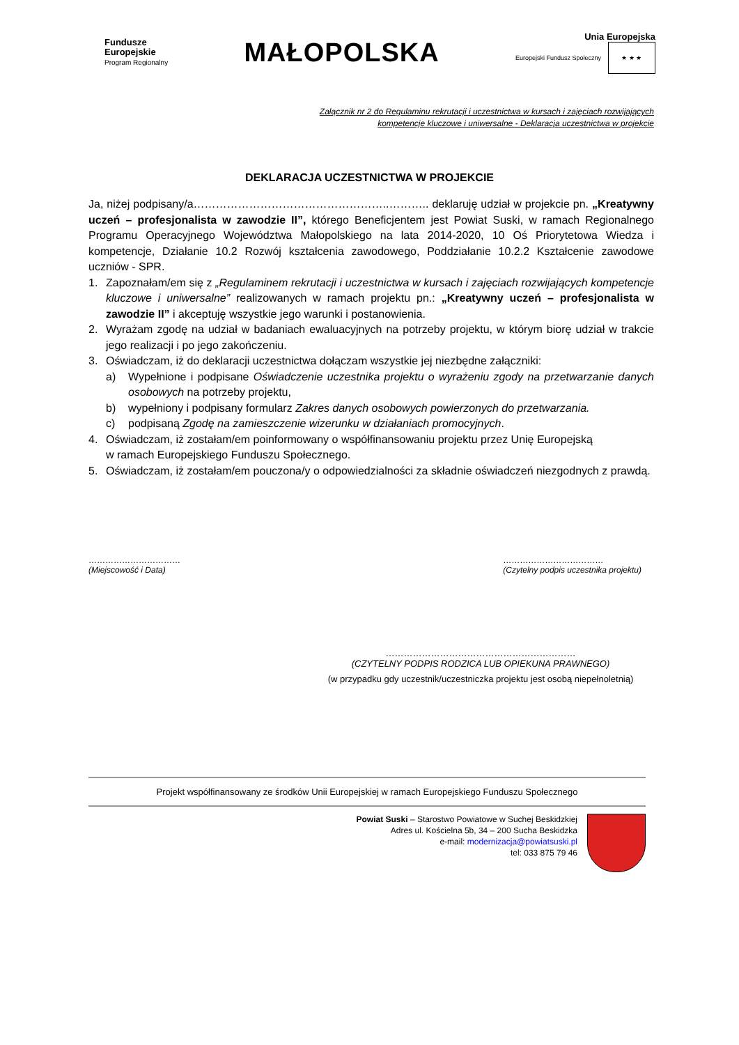Fundusze
Europejskie
Program Regionalny
MAŁOPOLSKA
Unia Europejska
Europejski Fundusz Społeczny ★ ★ ★
Załącznik nr 2 do Regulaminu rekrutacji i uczestnictwa w kursach i zajęciach rozwijających
kompetencje kluczowe i uniwersalne - Deklaracja uczestnictwa w projekcie
DEKLARACJA UCZESTNICTWA W PROJEKCIE
Ja, niżej podpisany/a……………………………………………..……….. deklaruję udział w projekcie pn. „Kreatywny uczeń – profesjonalista w zawodzie II”, którego Beneficjentem jest Powiat Suski, w ramach Regionalnego Programu Operacyjnego Województwa Małopolskiego na lata 2014-2020, 10 Oś Priorytetowa Wiedza i kompetencje, Działanie 10.2 Rozwój kształcenia zawodowego, Poddziałanie 10.2.2 Kształcenie zawodowe uczniów - SPR.
1. Zapoznałam/em się z „Regulaminem rekrutacji i uczestnictwa w kursach i zajęciach rozwijających kompetencje kluczowe i uniwersalne” realizowanych w ramach projektu pn.: „Kreatywny uczeń – profesjonalista w zawodzie II” i akceptuję wszystkie jego warunki i postanowienia.
2. Wyrażam zgodę na udział w badaniach ewaluacyjnych na potrzeby projektu, w którym biorę udział w trakcie jego realizacji i po jego zakończeniu.
3. Oświadczam, iż do deklaracji uczestnictwa dołączam wszystkie jej niezbędne załączniki:
a) Wypełnione i podpisane Oświadczenie uczestnika projektu o wyrażeniu zgody na przetwarzanie danych osobowych na potrzeby projektu,
b) wypełniony i podpisany formularz Zakres danych osobowych powierzonych do przetwarzania.
c) podpisaną Zgodę na zamieszczenie wizerunku w działaniach promocyjnych.
4. Oświadczam, iż zostałam/em poinformowany o współfinansowaniu projektu przez Unię Europejską
w ramach Europejskiego Funduszu Społecznego.
5. Oświadczam, iż zostałam/em pouczona/y o odpowiedzialności za składnie oświadczeń niezgodnych z prawdą.
……………………………
(Miejscowość i Data)
………………………………
(Czytelny podpis uczestnika projektu)
………………………………………………………
(CZYTELNY PODPIS RODZICA LUB OPIEKUNA PRAWNEGO)
(w przypadku gdy uczestnik/uczestniczka projektu jest osobą niepełnoletnią)
Projekt współfinansowany ze środków Unii Europejskiej w ramach Europejskiego Funduszu Społecznego
Powiat Suski – Starostwo Powiatowe w Suchej Beskidzkiej
Adres ul. Kościelna 5b, 34 – 200 Sucha Beskidzka
e-mail: modernizacja@powiatsuski.pl
tel: 033 875 79 46